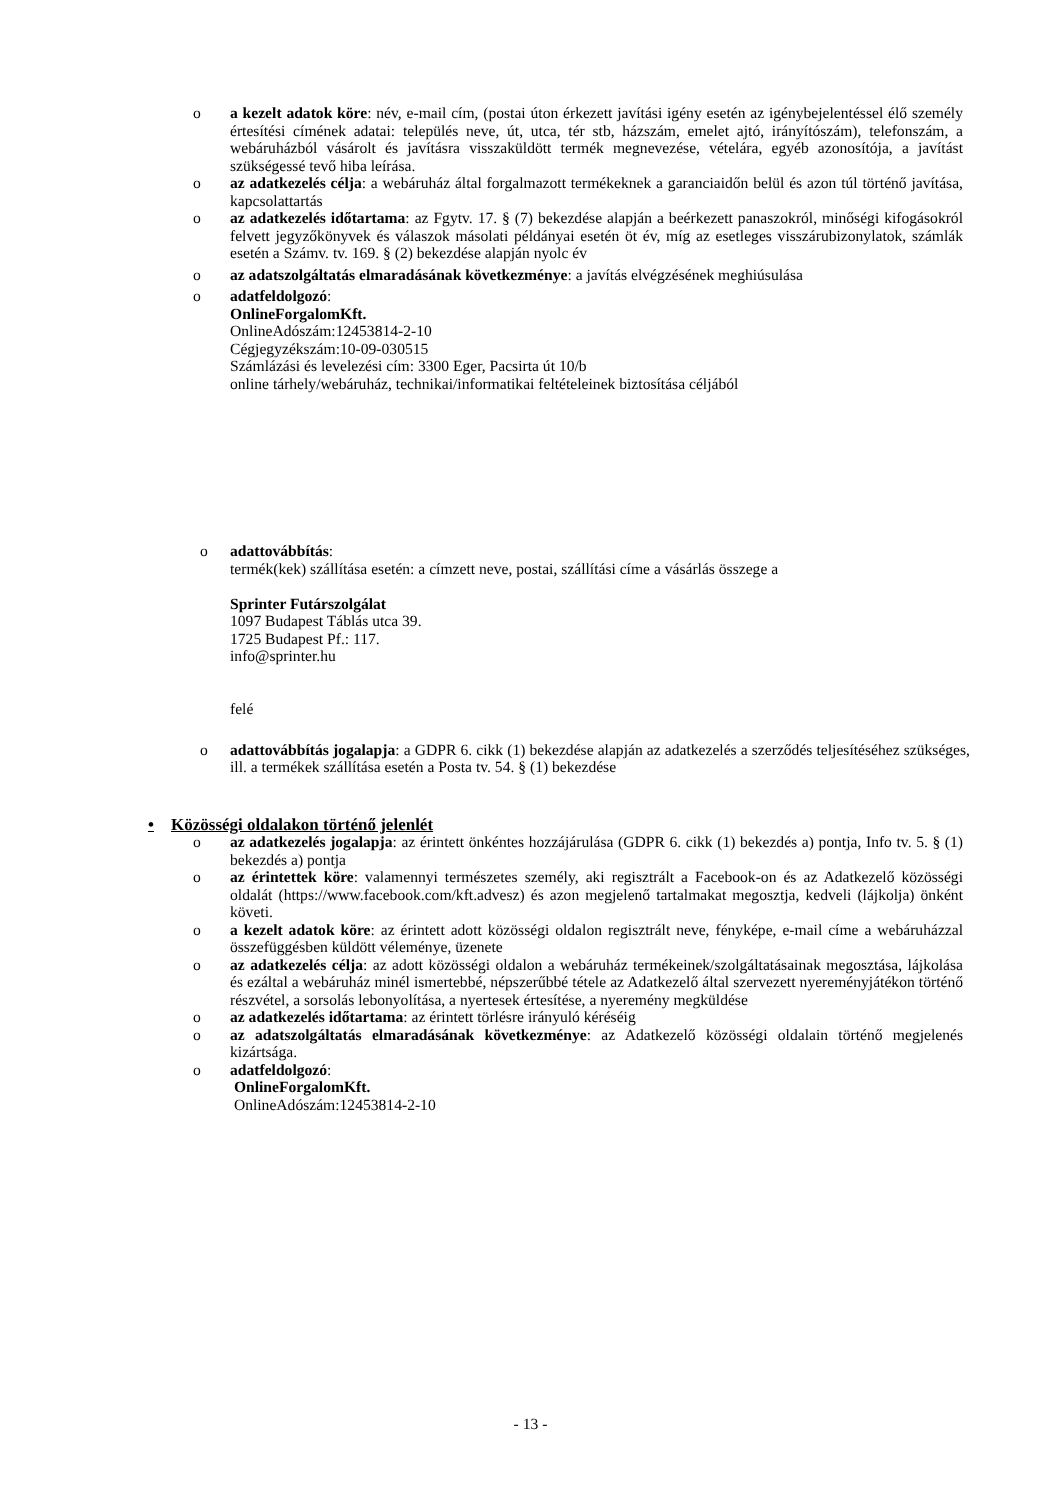o a kezelt adatok köre: név, e-mail cím, (postai úton érkezett javítási igény esetén az igénybejelentéssel élő személy értesítési címének adatai: település neve, út, utca, tér stb, házszám, emelet ajtó, irányítószám), telefonszám, a webáruházból vásárolt és javításra visszaküldött termék megnevezése, vételára, egyéb azonosítója, a javítást szükségessé tevő hiba leírása.
o az adatkezelés célja: a webáruház által forgalmazott termékeknek a garanciaidőn belül és azon túl történő javítása, kapcsolattartás
o az adatkezelés időtartama: az Fgytv. 17. § (7) bekezdése alapján a beérkezett panaszokról, minőségi kifogásokról felvett jegyzőkönyvek és válaszok másolati példányai esetén öt év, míg az esetleges visszárubizonylatok, számlák esetén a Számv. tv. 169. § (2) bekezdése alapján nyolc év
o az adatszolgáltatás elmaradásának következménye: a javítás elvégzésének meghiúsulása
o adatfeldolgozó:
OnlineForgalomKft.
OnlineAdószám:12453814-2-10
Cégjegyzékszám:10-09-030515
Számlázási és levelezési cím: 3300 Eger, Pacsirta út 10/b
online tárhely/webáruház, technikai/informatikai feltételeinek biztosítása céljából
o adattovábbítás:
termék(kek) szállítása esetén: a címzett neve, postai, szállítási címe a vásárlás összege a
Sprinter Futárszolgálat
1097 Budapest Táblás utca 39.
1725 Budapest Pf.: 117.
info@sprinter.hu
felé
o adattovábbítás jogalapja: a GDPR 6. cikk (1) bekezdése alapján az adatkezelés a szerződés teljesítéséhez szükséges, ill. a termékek szállítása esetén a Posta tv. 54. § (1) bekezdése
• Közösségi oldalakon történő jelenlét
o az adatkezelés jogalapja: az érintett önkéntes hozzájárulása (GDPR 6. cikk (1) bekezdés a) pontja, Info tv. 5. § (1) bekezdés a) pontja
o az érintettek köre: valamennyi természetes személy, aki regisztrált a Facebook-on és az Adatkezelő közösségi oldalát (https://www.facebook.com/kft.advesz) és azon megjelenő tartalmakat megosztja, kedveli (lájkolja) önként követi.
o a kezelt adatok köre: az érintett adott közösségi oldalon regisztrált neve, fényképe, e-mail címe a webáruházzal összefüggésben küldött véleménye, üzenete
o az adatkezelés célja: az adott közösségi oldalon a webáruház termékeinek/szolgáltatásainak megosztása, lájkolása és ezáltal a webáruház minél ismertebbé, népszerűbbé tétele az Adatkezelő által szervezett nyereményjátékon történő részvétel, a sorsolás lebonyolítása, a nyertesek értesítése, a nyeremény megküldése
o az adatkezelés időtartama: az érintett törlésre irányuló kéréséig
o az adatszolgáltatás elmaradásának következménye: az Adatkezelő közösségi oldalain történő megjelenés kizártsága.
o adatfeldolgozó:
OnlineForgalomKft.
OnlineAdószám:12453814-2-10
- 13 -